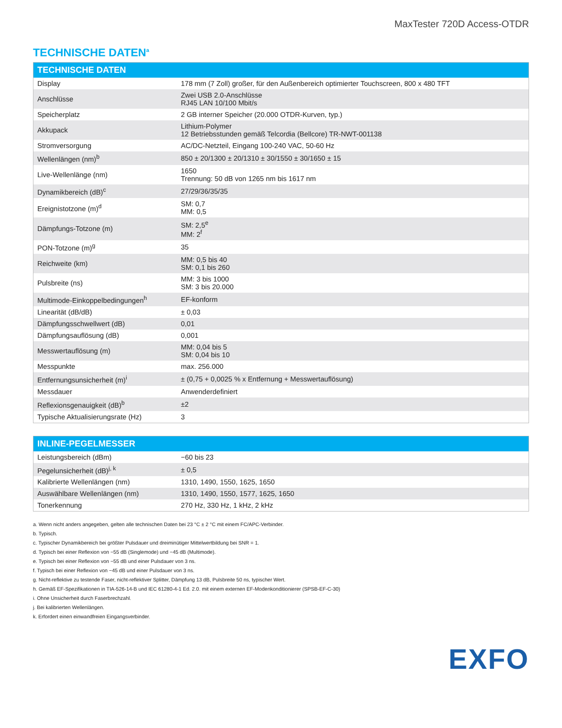MaxTester 720D Access-OTDR
TECHNISCHE DATEN<sup>a</sup>
| TECHNISCHE DATEN | |
| --- | --- |
| Display | 178 mm (7 Zoll) großer, für den Außenbereich optimierter Touchscreen, 800 x 480 TFT |
| Anschlüsse | Zwei USB 2.0-Anschlüsse RJ45 LAN 10/100 Mbit/s |
| Speicherplatz | 2 GB interner Speicher (20.000 OTDR-Kurven, typ.) |
| Akkupack | Lithium-Polymer 12 Betriebsstunden gemäß Telcordia (Bellcore) TR-NWT-001138 |
| Stromversorgung | AC/DC-Netzteil, Eingang 100-240 VAC, 50-60 Hz |
| Wellenlängen (nm)<sup>b</sup> | 850 ± 20/1300 ± 20/1310 ± 30/1550 ± 30/1650 ± 15 |
| Live-Wellenlänge (nm) | 1650 Trennung: 50 dB von 1265 nm bis 1617 nm |
| Dynamikbereich (dB)<sup>c</sup> | 27/29/36/35/35 |
| Ereignistotzone (m)<sup>d</sup> | SM: 0,7 MM: 0,5 |
| Dämpfungs-Totzone (m) | SM: 2,5<sup>e</sup> MM: 2<sup>f</sup> |
| PON-Totzone (m)<sup>g</sup> | 35 |
| Reichweite (km) | MM: 0,5 bis 40 SM: 0,1 bis 260 |
| Pulsbreite (ns) | MM: 3 bis 1000 SM: 3 bis 20.000 |
| Multimode-Einkoppelbedingungen<sup>h</sup> | EF-konform |
| Linearität (dB/dB) | ± 0,03 |
| Dämpfungsschwellwert (dB) | 0,01 |
| Dämpfungsauflösung (dB) | 0,001 |
| Messwertauflösung (m) | MM: 0,04 bis 5 SM: 0,04 bis 10 |
| Messpunkte | max. 256.000 |
| Entfernungsunsicherheit (m)<sup>i</sup> | ± (0,75 + 0,0025 % x Entfernung + Messwertauflösung) |
| Messdauer | Anwenderdefiniert |
| Reflexionsgenauigkeit (dB)<sup>b</sup> | ±2 |
| Typische Aktualisierungsrate (Hz) | 3 |
| INLINE-PEGELMESSER | |
| --- | --- |
| Leistungsbereich (dBm) | −60 bis 23 |
| Pegelunsicherheit (dB)<sup>j, k</sup> | ± 0,5 |
| Kalibrierte Wellenlängen (nm) | 1310, 1490, 1550, 1625, 1650 |
| Auswählbare Wellenlängen (nm) | 1310, 1490, 1550, 1577, 1625, 1650 |
| Tonerkennung | 270 Hz, 330 Hz, 1 kHz, 2 kHz |
a. Wenn nicht anders angegeben, gelten alle technischen Daten bei 23 °C ± 2 °C mit einem FC/APC-Verbinder.
b. Typisch.
c. Typischer Dynamikbereich bei größter Pulsdauer und dreiminütiger Mittelwertbildung bei SNR = 1.
d. Typisch bei einer Reflexion von −55 dB (Singlemode) und −45 dB (Multimode).
e. Typisch bei einer Reflexion von −55 dB und einer Pulsdauer von 3 ns.
f. Typisch bei einer Reflexion von −45 dB und einer Pulsdauer von 3 ns.
g. Nicht-reflektive zu testende Faser, nicht-reflektiver Splitter, Dämpfung 13 dB, Pulsbreite 50 ns, typischer Wert.
h. Gemäß EF-Spezifikationen in TIA-526-14-B und IEC 61280-4-1 Ed. 2.0. mit einem externen EF-Modenkonditionierer (SPSB-EF-C-30)
i. Ohne Unsicherheit durch Faserbrechzahl.
j. Bei kalibrierten Wellenlängen.
k. Erfordert einen einwandfreien Eingangsverbinder.
EXFO